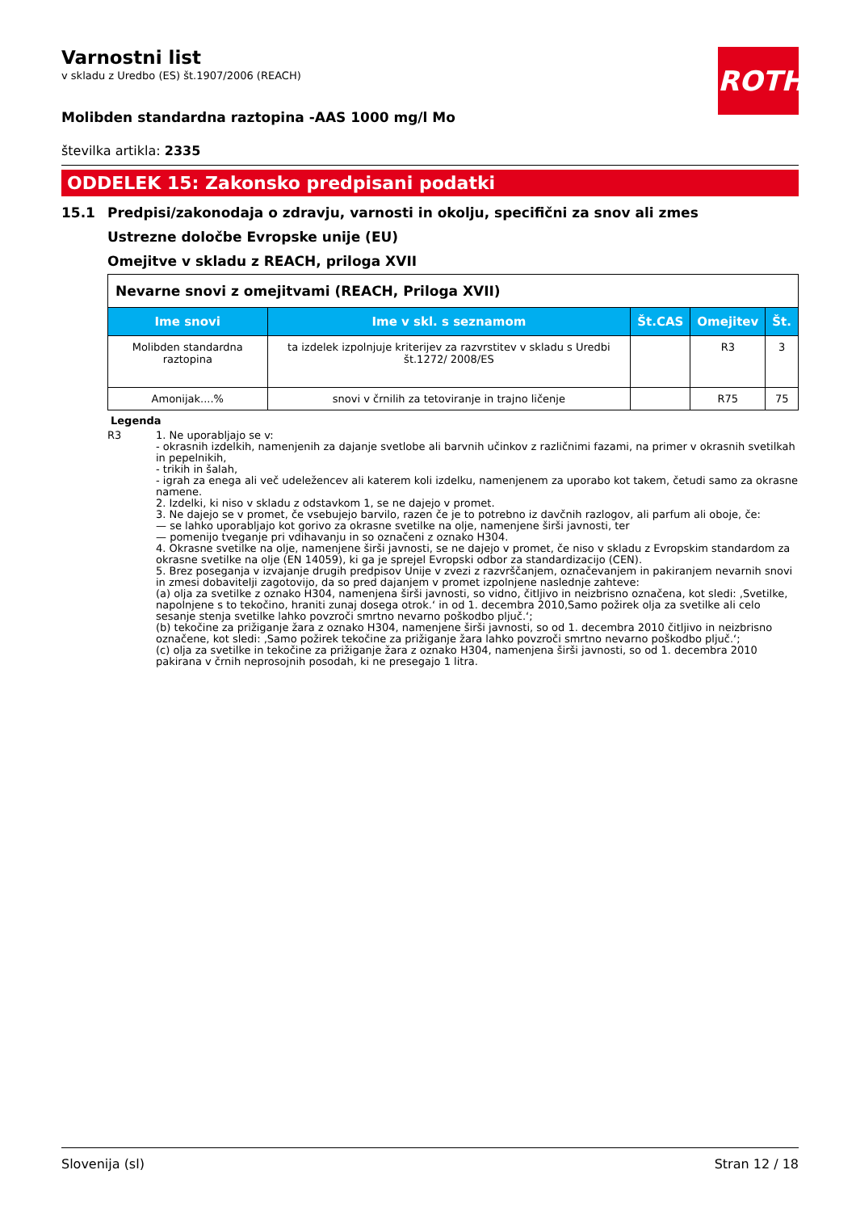ROTH
Varnostni list
v skladu z Uredbo (ES) št.1907/2006 (REACH)
Molibden standardna raztopina -AAS 1000 mg/l Mo
številka artikla: 2335
ODDELEK 15: Zakonsko predpisani podatki
15.1 Predpisi/zakonodaja o zdravju, varnosti in okolju, specifični za snov ali zmes
Ustrezne določbe Evropske unije (EU)
Omejitve v skladu z REACH, priloga XVII
| Nevarne snovi z omejitvami (REACH, Priloga XVII) | | | | |
| Ime snovi | Ime v skl. s seznamom | Št.CAS | Omejitev | Št. |
| Molibden standardna raztopina | ta izdelek izpolnjuje kriterijev za razvrstitev v skladu s Uredbi št.1272/ 2008/ES | | R3 | 3 |
| Amonijak....% | snovi v črnilih za tetoviranje in trajno ličenje | | R75 | 75 |
Legenda
R3 1. Ne uporabljajo se v:
- okrasnih izdelkih, namenjenih za dajanje svetlobe ali barvnih učinkov z različnimi fazami, na primer v okrasnih svetilkah in pepelnikih,
- trikih in šalah,
- igrah za enega ali več udeležencev ali katerem koli izdelku, namenjenem za uporabo kot takem, četudi samo za okrasne namene.
2. Izdelki, ki niso v skladu z odstavkom 1, se ne dajejo v promet.
3. Ne dajejo se v promet, če vsebujejo barvilo, razen če je to potrebno iz davčnih razlogov, ali parfum ali oboje, če:
— se lahko uporabljajo kot gorivo za okrasne svetilke na olje, namenjene širši javnosti, ter
— pomenijo tveganje pri vdihavanju in so označeni z oznako H304.
4. Okrasne svetilke na olje, namenjene širši javnosti, se ne dajejo v promet, če niso v skladu z Evropskim standardom za okrasne svetilke na olje (EN 14059), ki ga je sprejel Evropski odbor za standardizacijo (CEN).
5. Brez poseganja v izvajanje drugih predpisov Unije v zvezi z razvrščanjem, označevanjem in pakiranjem nevarnih snovi in zmesi dobavitelji zagotovijo, da so pred dajanjem v promet izpolnjene naslednje zahteve:
(a) olja za svetilke z oznako H304, namenjena širši javnosti, so vidno, čitljivo in neizbrisno označena, kot sledi: ‚Svetilke, napolnjene s to tekočino, hraniti zunaj dosega otrok.‘ in od 1. decembra 2010,Samo požirek olja za svetilke ali celo sesanje stenja svetilke lahko povzroči smrtno nevarno poškodbo pljuč.‘;
(b) tekočine za prižiganje žara z oznako H304, namenjene širši javnosti, so od 1. decembra 2010 čitljivo in neizbrisno označene, kot sledi: ‚Samo požirek tekočine za prižiganje žara lahko povzroči smrtno nevarno poškodbo pljuč.‘;
(c) olja za svetilke in tekočine za prižiganje žara z oznako H304, namenjena širši javnosti, so od 1. decembra 2010 pakirana v črnih neprosojnih posodah, ki ne presegajo 1 litra.
Slovenija (sl) Stran 12 / 18